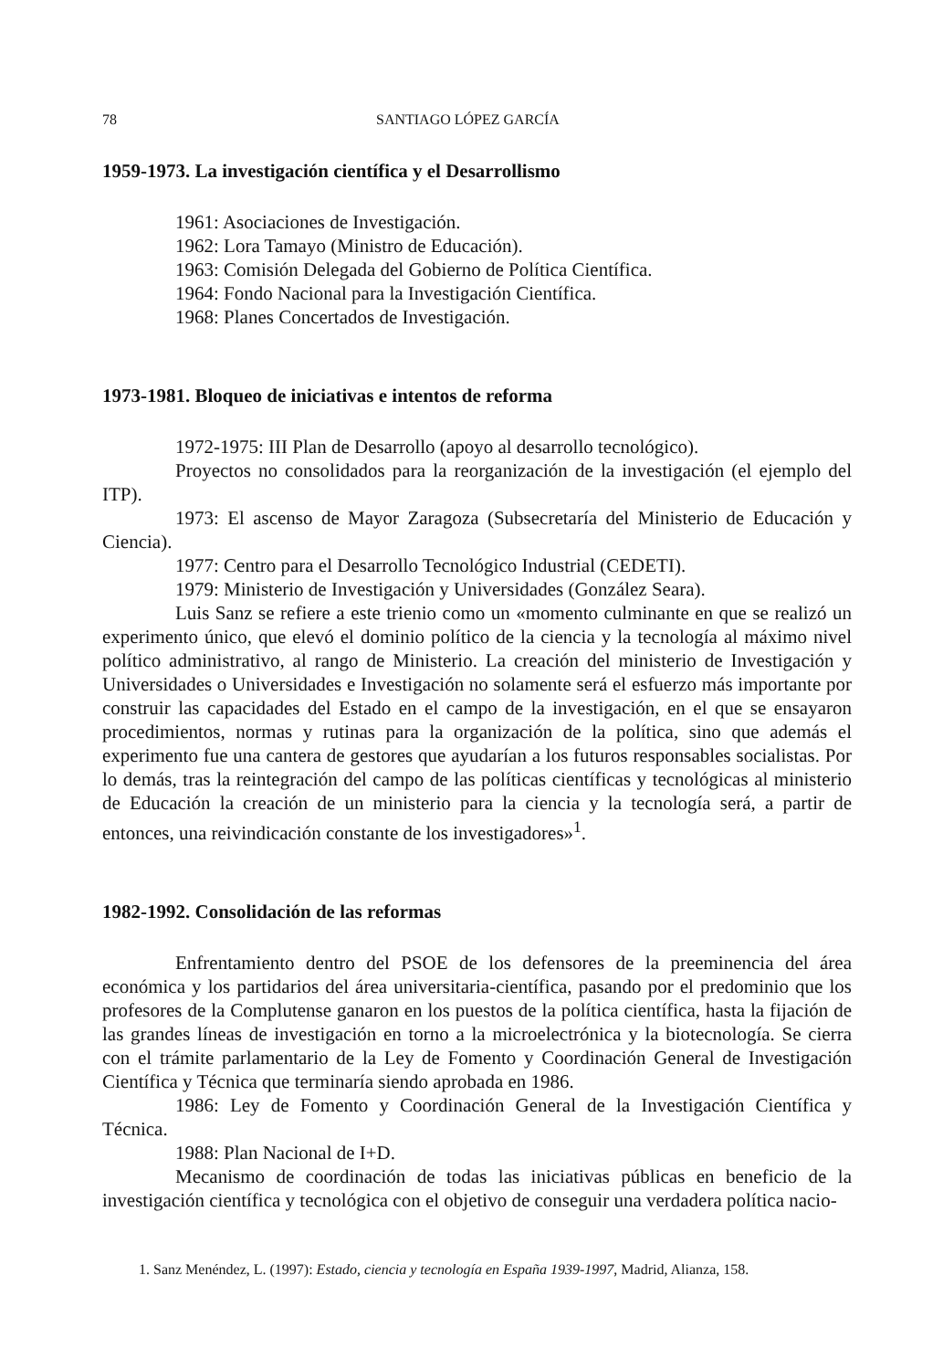78 SANTIAGO LÓPEZ GARCÍA
1959-1973. La investigación científica y el Desarrollismo
1961: Asociaciones de Investigación.
1962: Lora Tamayo (Ministro de Educación).
1963: Comisión Delegada del Gobierno de Política Científica.
1964: Fondo Nacional para la Investigación Científica.
1968: Planes Concertados de Investigación.
1973-1981. Bloqueo de iniciativas e intentos de reforma
1972-1975: III Plan de Desarrollo (apoyo al desarrollo tecnológico).
Proyectos no consolidados para la reorganización de la investigación (el ejemplo del ITP).
1973: El ascenso de Mayor Zaragoza (Subsecretaría del Ministerio de Educación y Ciencia).
1977: Centro para el Desarrollo Tecnológico Industrial (CEDETI).
1979: Ministerio de Investigación y Universidades (González Seara).
Luis Sanz se refiere a este trienio como un «momento culminante en que se realizó un experimento único, que elevó el dominio político de la ciencia y la tecnología al máximo nivel político administrativo, al rango de Ministerio. La creación del ministerio de Investigación y Universidades o Universidades e Investigación no solamente será el esfuerzo más importante por construir las capacidades del Estado en el campo de la investigación, en el que se ensayaron procedimientos, normas y rutinas para la organización de la política, sino que además el experimento fue una cantera de gestores que ayudarían a los futuros responsables socialistas. Por lo demás, tras la reintegración del campo de las políticas científicas y tecnológicas al ministerio de Educación la creación de un ministerio para la ciencia y la tecnología será, a partir de entonces, una reivindicación constante de los investigadores»<sup>1</sup>.
1982-1992. Consolidación de las reformas
Enfrentamiento dentro del PSOE de los defensores de la preeminencia del área económica y los partidarios del área universitaria-científica, pasando por el predominio que los profesores de la Complutense ganaron en los puestos de la política científica, hasta la fijación de las grandes líneas de investigación en torno a la microelectrónica y la biotecnología. Se cierra con el trámite parlamentario de la Ley de Fomento y Coordinación General de Investigación Científica y Técnica que terminaría siendo aprobada en 1986.
1986: Ley de Fomento y Coordinación General de la Investigación Científica y Técnica.
1988: Plan Nacional de I+D.
Mecanismo de coordinación de todas las iniciativas públicas en beneficio de la investigación científica y tecnológica con el objetivo de conseguir una verdadera política nacio-
1. Sanz Menéndez, L. (1997): Estado, ciencia y tecnología en España 1939-1997, Madrid, Alianza, 158.